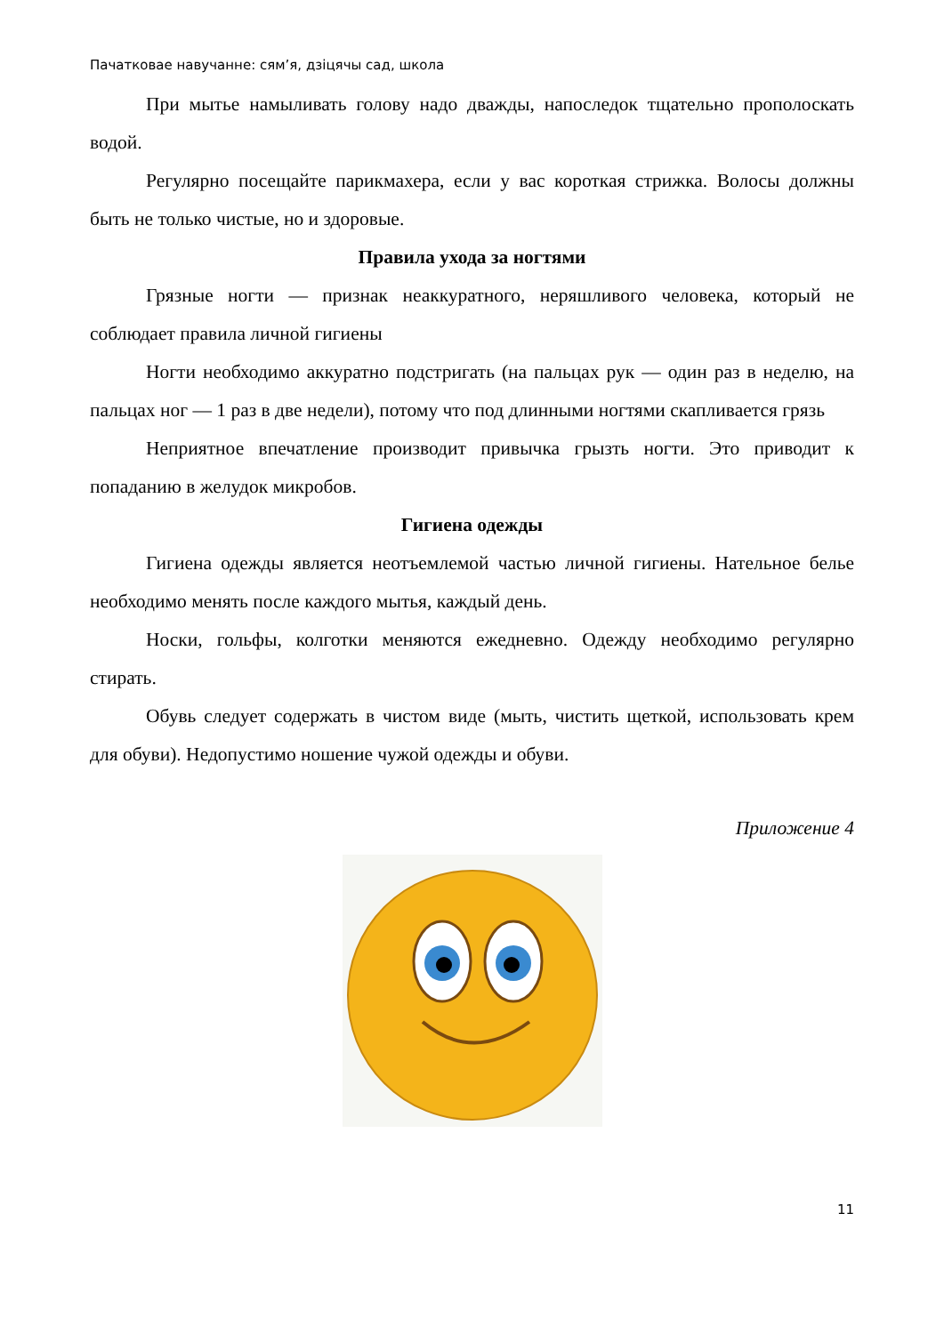Пачатковае навучанне: сям’я, дзіцячы сад, школа
При мытье намыливать голову надо дважды, напоследок тщательно прополоскать водой.
Регулярно посещайте парикмахера, если у вас короткая стрижка. Волосы должны быть не только чистые, но и здоровые.
Правила ухода за ногтями
Грязные ногти — признак неаккуратного, неряшливого человека, который не соблюдает правила личной гигиены
Ногти необходимо аккуратно подстригать (на пальцах рук — один раз в неделю, на пальцах ног — 1 раз в две недели), потому что под длинными ногтями скапливается грязь
Неприятное впечатление производит привычка грызть ногти. Это приводит к попаданию в желудок микробов.
Гигиена одежды
Гигиена одежды является неотъемлемой частью личной гигиены. Нательное белье необходимо менять после каждого мытья, каждый день.
Носки, гольфы, колготки меняются ежедневно. Одежду необходимо регулярно стирать.
Обувь следует содержать в чистом виде (мыть, чистить щеткой, использовать крем для обуви). Недопустимо ношение чужой одежды и обуви.
Приложение 4
11